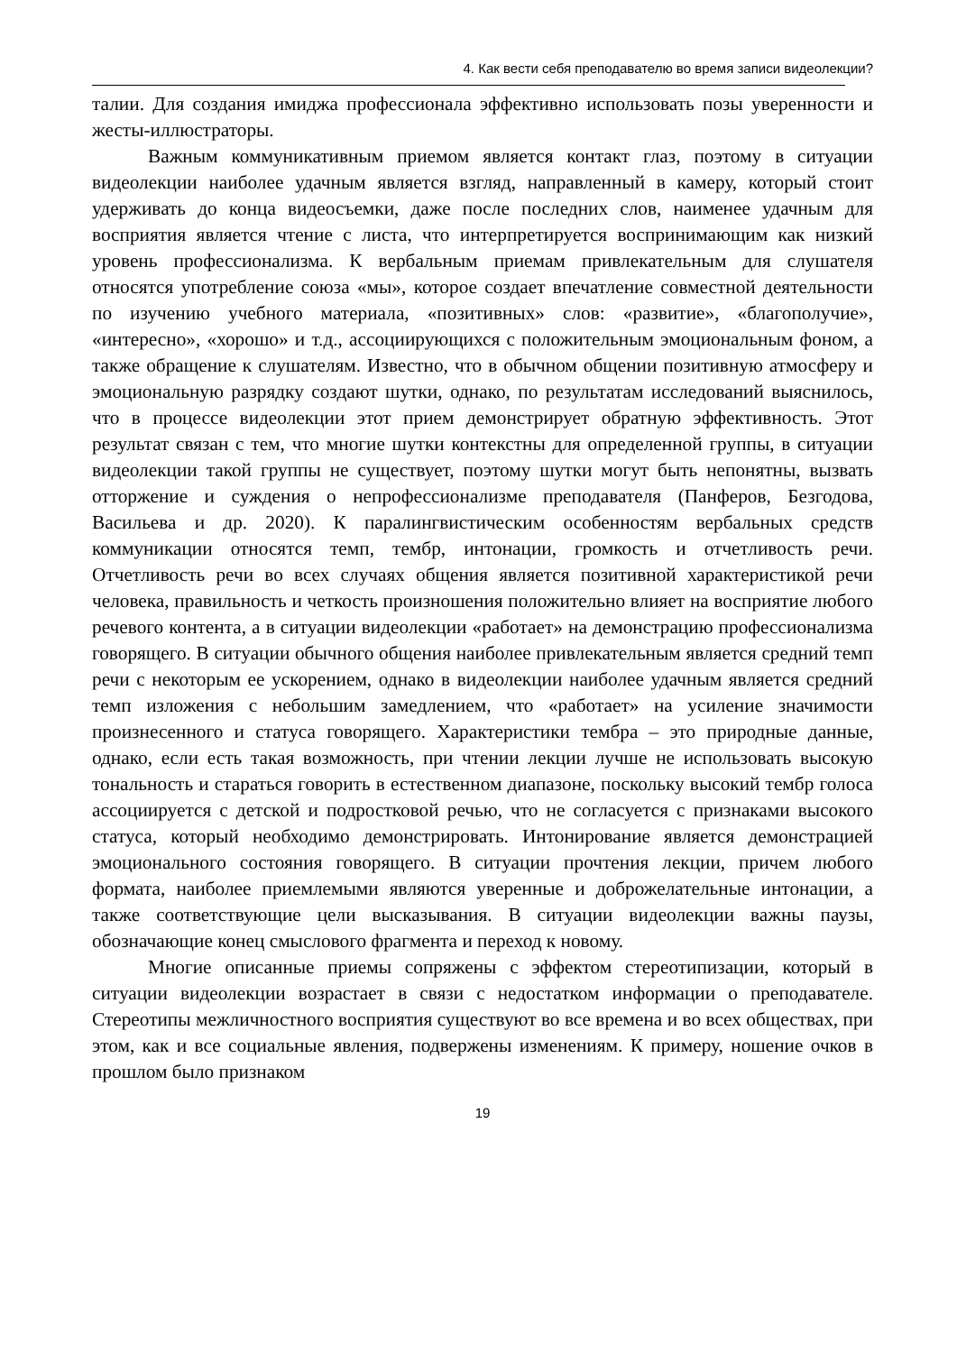4. Как вести себя преподавателю во время записи видеолекции?
талии. Для создания имиджа профессионала эффективно использовать позы уверенности и жесты-иллюстраторы.
Важным коммуникативным приемом является контакт глаз, поэтому в ситуации видеолекции наиболее удачным является взгляд, направленный в камеру, который стоит удерживать до конца видеосъемки, даже после последних слов, наименее удачным для восприятия является чтение с листа, что интерпретируется воспринимающим как низкий уровень профессионализма. К вербальным приемам привлекательным для слушателя относятся употребление союза «мы», которое создает впечатление совместной деятельности по изучению учебного материала, «позитивных» слов: «развитие», «благополучие», «интересно», «хорошо» и т.д., ассоциирующихся с положительным эмоциональным фоном, а также обращение к слушателям. Известно, что в обычном общении позитивную атмосферу и эмоциональную разрядку создают шутки, однако, по результатам исследований выяснилось, что в процессе видеолекции этот прием демонстрирует обратную эффективность. Этот результат связан с тем, что многие шутки контекстны для определенной группы, в ситуации видеолекции такой группы не существует, поэтому шутки могут быть непонятны, вызвать отторжение и суждения о непрофессионализме преподавателя (Панферов, Безгодова, Васильева и др. 2020). К паралингвистическим особенностям вербальных средств коммуникации относятся темп, тембр, интонации, громкость и отчетливость речи. Отчетливость речи во всех случаях общения является позитивной характеристикой речи человека, правильность и четкость произношения положительно влияет на восприятие любого речевого контента, а в ситуации видеолекции «работает» на демонстрацию профессионализма говорящего. В ситуации обычного общения наиболее привлекательным является средний темп речи с некоторым ее ускорением, однако в видеолекции наиболее удачным является средний темп изложения с небольшим замедлением, что «работает» на усиление значимости произнесенного и статуса говорящего. Характеристики тембра – это природные данные, однако, если есть такая возможность, при чтении лекции лучше не использовать высокую тональность и стараться говорить в естественном диапазоне, поскольку высокий тембр голоса ассоциируется с детской и подростковой речью, что не согласуется с признаками высокого статуса, который необходимо демонстрировать. Интонирование является демонстрацией эмоционального состояния говорящего. В ситуации прочтения лекции, причем любого формата, наиболее приемлемыми являются уверенные и доброжелательные интонации, а также соответствующие цели высказывания. В ситуации видеолекции важны паузы, обозначающие конец смыслового фрагмента и переход к новому.
Многие описанные приемы сопряжены с эффектом стереотипизации, который в ситуации видеолекции возрастает в связи с недостатком информации о преподавателе. Стереотипы межличностного восприятия существуют во все времена и во всех обществах, при этом, как и все социальные явления, подвержены изменениям. К примеру, ношение очков в прошлом было признаком
19